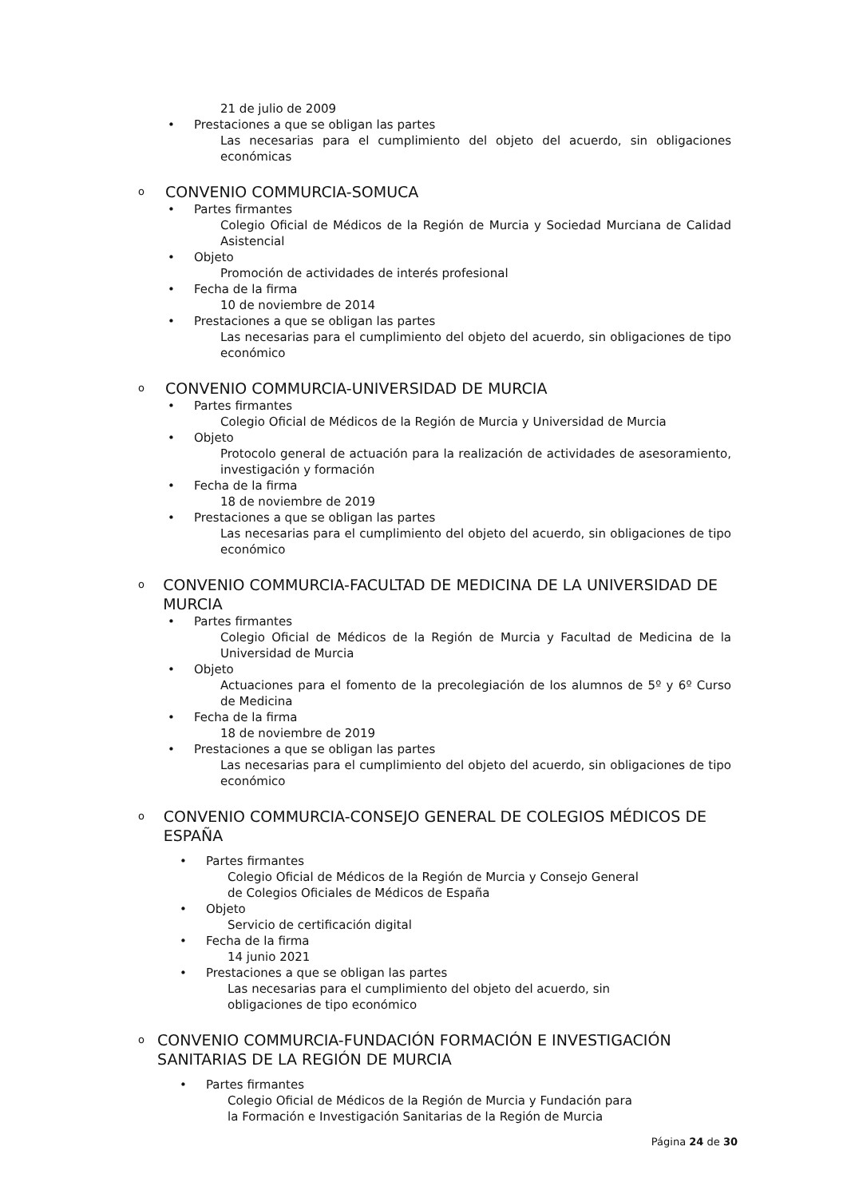21 de julio de 2009
• Prestaciones a que se obligan las partes
Las necesarias para el cumplimiento del objeto del acuerdo, sin obligaciones económicas
o CONVENIO COMMURCIA-SOMUCA
• Partes firmantes
Colegio Oficial de Médicos de la Región de Murcia y Sociedad Murciana de Calidad Asistencial
• Objeto
Promoción de actividades de interés profesional
• Fecha de la firma
10 de noviembre de 2014
• Prestaciones a que se obligan las partes
Las necesarias para el cumplimiento del objeto del acuerdo, sin obligaciones de tipo económico
o CONVENIO COMMURCIA-UNIVERSIDAD DE MURCIA
• Partes firmantes
Colegio Oficial de Médicos de la Región de Murcia y Universidad de Murcia
• Objeto
Protocolo general de actuación para la realización de actividades de asesoramiento, investigación y formación
• Fecha de la firma
18 de noviembre de 2019
• Prestaciones a que se obligan las partes
Las necesarias para el cumplimiento del objeto del acuerdo, sin obligaciones de tipo económico
o CONVENIO COMMURCIA-FACULTAD DE MEDICINA DE LA UNIVERSIDAD DE MURCIA
• Partes firmantes
Colegio Oficial de Médicos de la Región de Murcia y Facultad de Medicina de la Universidad de Murcia
• Objeto
Actuaciones para el fomento de la precolegiación de los alumnos de 5º y 6º Curso de Medicina
• Fecha de la firma
18 de noviembre de 2019
• Prestaciones a que se obligan las partes
Las necesarias para el cumplimiento del objeto del acuerdo, sin obligaciones de tipo económico
o CONVENIO COMMURCIA-CONSEJO GENERAL DE COLEGIOS MÉDICOS DE ESPAÑA
• Partes firmantes
Colegio Oficial de Médicos de la Región de Murcia y Consejo General
de Colegios Oficiales de Médicos de España
• Objeto
Servicio de certificación digital
• Fecha de la firma
14 junio 2021
• Prestaciones a que se obligan las partes
Las necesarias para el cumplimiento del objeto del acuerdo, sin
obligaciones de tipo económico
o CONVENIO COMMURCIA-FUNDACIÓN FORMACIÓN E INVESTIGACIÓN SANITARIAS DE LA REGIÓN DE MURCIA
• Partes firmantes
Colegio Oficial de Médicos de la Región de Murcia y Fundación para
la Formación e Investigación Sanitarias de la Región de Murcia
Página 24 de 30